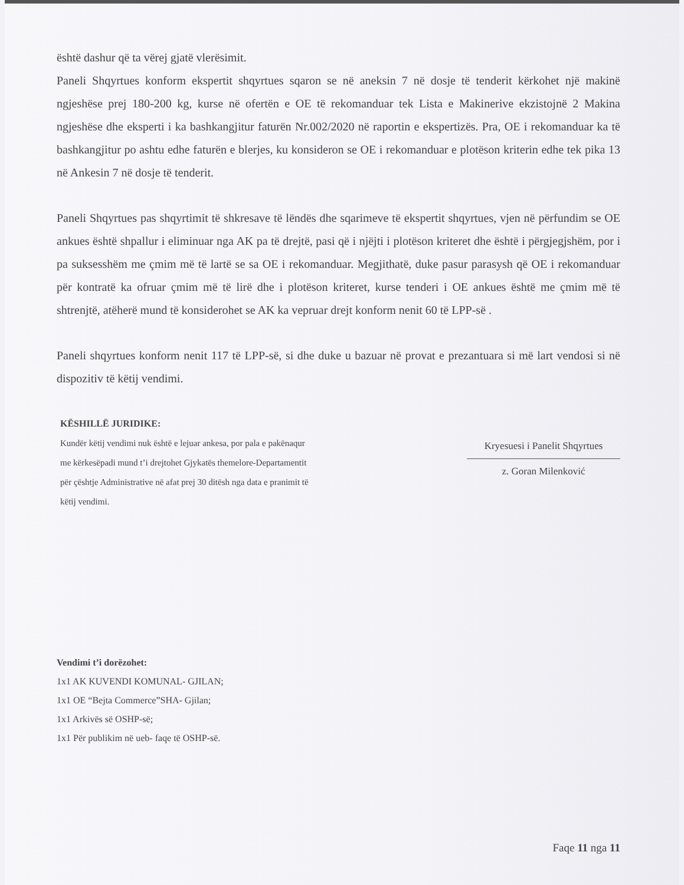është dashur që ta vërej gjatë vlerësimit.
Paneli Shqyrtues konform ekspertit shqyrtues sqaron se në aneksin 7 në dosje të tenderit kërkohet një makinë ngjeshëse prej 180-200 kg, kurse në ofertën e OE të rekomanduar tek Lista e Makinerive ekzistojnë 2 Makina ngjeshëse dhe eksperti i ka bashkangjitur faturën Nr.002/2020 në raportin e ekspertizës. Pra, OE i rekomanduar ka të bashkangjitur po ashtu edhe faturën e blerjes, ku konsideron se OE i rekomanduar e plotëson kriterin edhe tek pika 13 në Ankesin 7 në dosje të tenderit.
Paneli Shqyrtues pas shqyrtimit të shkresave të lëndës dhe sqarimeve të ekspertit shqyrtues, vjen në përfundim se OE ankues është shpallur i eliminuar nga AK pa të drejtë, pasi që i njëjti i plotëson kriteret dhe është i përgjegjshëm, por i pa suksesshëm me çmim më të lartë se sa OE i rekomanduar. Megjithatë, duke pasur parasysh që OE i rekomanduar për kontratë ka ofruar çmim më të lirë dhe i plotëson kriteret, kurse tenderi i OE ankues është me çmim më të shtrenjtë, atëherë mund të konsiderohet se AK ka vepruar drejt konform nenit 60 të LPP-së .
Paneli shqyrtues konform nenit 117 të LPP-së, si dhe duke u bazuar në provat e prezantuara si më lart vendosi si në dispozitiv të këtij vendimi.
KËSHILLË JURIDIKE:
Kundër këtij vendimi nuk është e lejuar ankesa, por pala e pakënaqur me kërkesëpadi mund t’i drejtohet Gjykatës themelore-Departamentit për çështje Administrative në afat prej 30 ditësh nga data e pranimit të këtij vendimi.
Kryesuesi i Panelit Shqyrtues
z. Goran Milenković
Vendimi t’i dorëzohet:
1x1 AK KUVENDI KOMUNAL- GJILAN;
1x1 OE “Bejta Commerce”SHA- Gjilan;
1x1 Arkivës së OSHP-së;
1x1 Për publikim në ueb- faqe të OSHP-së.
Faqe 11 nga 11